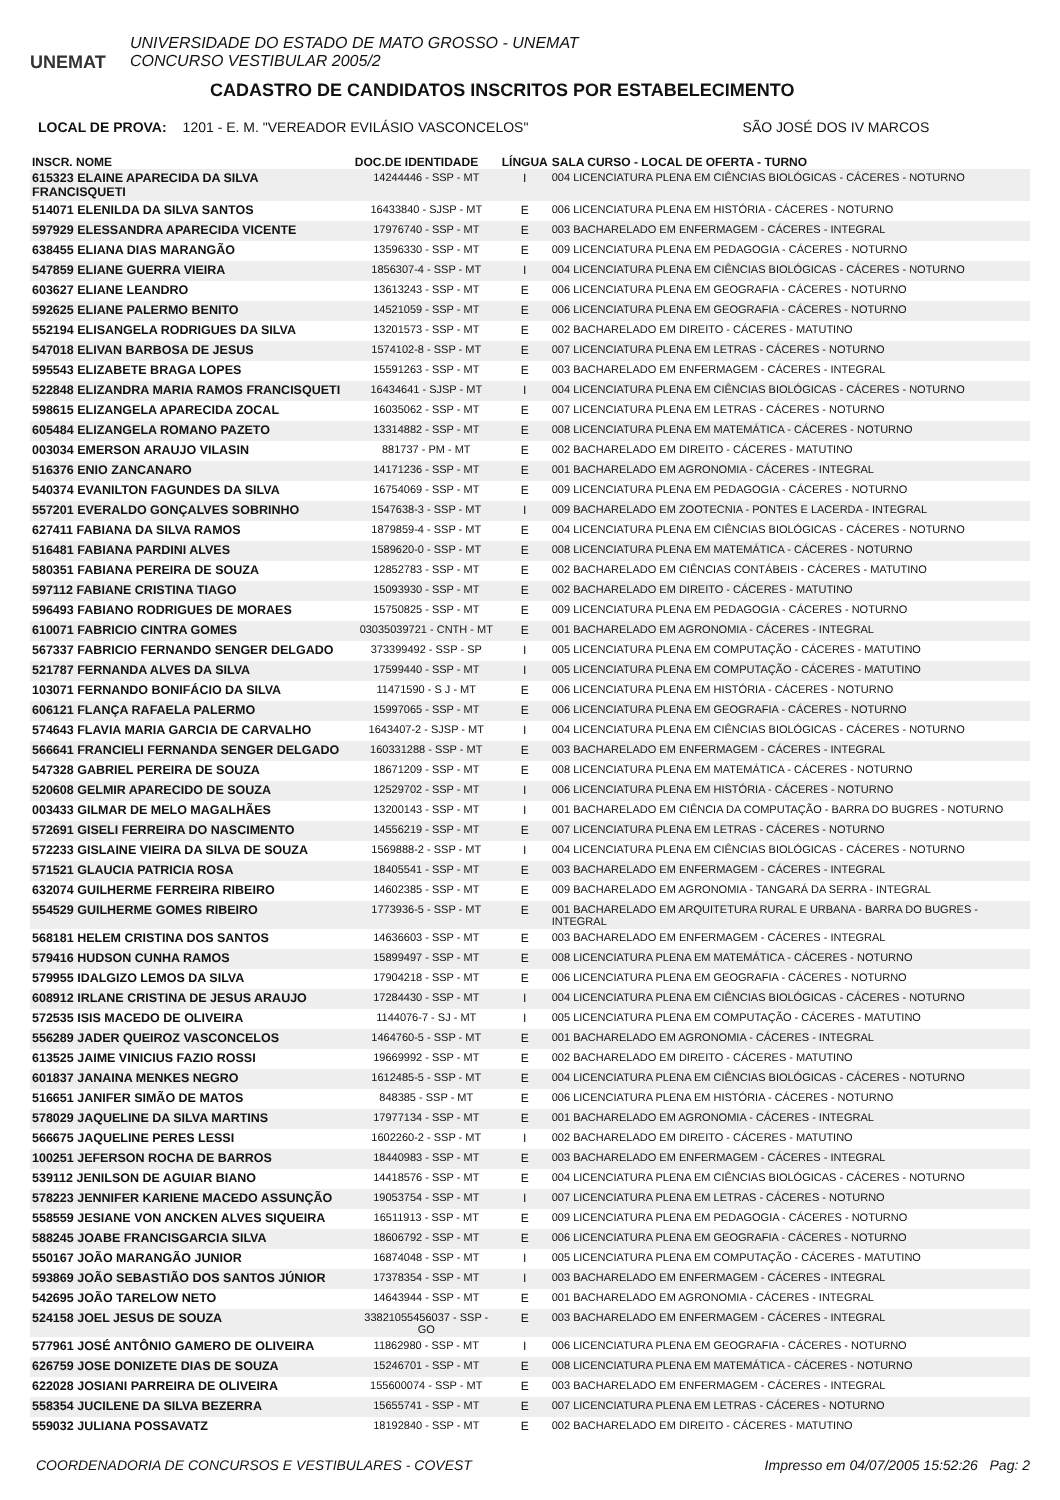UNEMAT
UNIVERSIDADE DO ESTADO DE MATO GROSSO - UNEMAT
CONCURSO VESTIBULAR 2005/2
CADASTRO DE CANDIDATOS INSCRITOS POR ESTABELECIMENTO
LOCAL DE PROVA: 1201 - E. M. "VEREADOR EVILÁSIO VASCONCELOS" SÃO JOSÉ DOS IV MARCOS
| INSCR. NOME | DOC.DE IDENTIDADE | LÍNGUA | SALA CURSO - LOCAL DE OFERTA - TURNO |
| --- | --- | --- | --- |
| 615323 ELAINE APARECIDA DA SILVA FRANCISQUETI | 14244446 - SSP - MT | I | 004 LICENCIATURA PLENA EM CIÊNCIAS BIOLÓGICAS - CÁCERES - NOTURNO |
| 514071 ELENILDA DA SILVA SANTOS | 16433840 - SJSP - MT | E | 006 LICENCIATURA PLENA EM HISTÓRIA - CÁCERES - NOTURNO |
| 597929 ELESSANDRA APARECIDA VICENTE | 17976740 - SSP - MT | E | 003 BACHARELADO EM ENFERMAGEM - CÁCERES - INTEGRAL |
| 638455 ELIANA DIAS MARANGÃO | 13596330 - SSP - MT | E | 009 LICENCIATURA PLENA EM PEDAGOGIA - CÁCERES - NOTURNO |
| 547859 ELIANE GUERRA VIEIRA | 1856307-4 - SSP - MT | I | 004 LICENCIATURA PLENA EM CIÊNCIAS BIOLÓGICAS - CÁCERES - NOTURNO |
| 603627 ELIANE LEANDRO | 13613243 - SSP - MT | E | 006 LICENCIATURA PLENA EM GEOGRAFIA - CÁCERES - NOTURNO |
| 592625 ELIANE PALERMO BENITO | 14521059 - SSP - MT | E | 006 LICENCIATURA PLENA EM GEOGRAFIA - CÁCERES - NOTURNO |
| 552194 ELISANGELA RODRIGUES DA SILVA | 13201573 - SSP - MT | E | 002 BACHARELADO EM DIREITO - CÁCERES - MATUTINO |
| 547018 ELIVAN BARBOSA DE JESUS | 1574102-8 - SSP - MT | E | 007 LICENCIATURA PLENA EM LETRAS - CÁCERES - NOTURNO |
| 595543 ELIZABETE BRAGA LOPES | 15591263 - SSP - MT | E | 003 BACHARELADO EM ENFERMAGEM - CÁCERES - INTEGRAL |
| 522848 ELIZANDRA MARIA RAMOS FRANCISQUETI | 16434641 - SJSP - MT | I | 004 LICENCIATURA PLENA EM CIÊNCIAS BIOLÓGICAS - CÁCERES - NOTURNO |
| 598615 ELIZANGELA APARECIDA ZOCAL | 16035062 - SSP - MT | E | 007 LICENCIATURA PLENA EM LETRAS - CÁCERES - NOTURNO |
| 605484 ELIZANGELA ROMANO PAZETO | 13314882 - SSP - MT | E | 008 LICENCIATURA PLENA EM MATEMÁTICA - CÁCERES - NOTURNO |
| 003034 EMERSON ARAUJO VILASIN | 881737 - PM - MT | E | 002 BACHARELADO EM DIREITO - CÁCERES - MATUTINO |
| 516376 ENIO ZANCANARO | 14171236 - SSP - MT | E | 001 BACHARELADO EM AGRONOMIA - CÁCERES - INTEGRAL |
| 540374 EVANILTON FAGUNDES DA SILVA | 16754069 - SSP - MT | E | 009 LICENCIATURA PLENA EM PEDAGOGIA - CÁCERES - NOTURNO |
| 557201 EVERALDO GONÇALVES SOBRINHO | 1547638-3 - SSP - MT | I | 009 BACHARELADO EM ZOOTECNIA - PONTES E LACERDA - INTEGRAL |
| 627411 FABIANA DA SILVA RAMOS | 1879859-4 - SSP - MT | E | 004 LICENCIATURA PLENA EM CIÊNCIAS BIOLÓGICAS - CÁCERES - NOTURNO |
| 516481 FABIANA PARDINI ALVES | 1589620-0 - SSP - MT | E | 008 LICENCIATURA PLENA EM MATEMÁTICA - CÁCERES - NOTURNO |
| 580351 FABIANA PEREIRA DE SOUZA | 12852783 - SSP - MT | E | 002 BACHARELADO EM CIÊNCIAS CONTÁBEIS - CÁCERES - MATUTINO |
| 597112 FABIANE CRISTINA TIAGO | 15093930 - SSP - MT | E | 002 BACHARELADO EM DIREITO - CÁCERES - MATUTINO |
| 596493 FABIANO RODRIGUES DE MORAES | 15750825 - SSP - MT | E | 009 LICENCIATURA PLENA EM PEDAGOGIA - CÁCERES - NOTURNO |
| 610071 FABRICIO CINTRA GOMES | 03035039721 - CNTH - MT | E | 001 BACHARELADO EM AGRONOMIA - CÁCERES - INTEGRAL |
| 567337 FABRICIO FERNANDO SENGER DELGADO | 373399492 - SSP - SP | I | 005 LICENCIATURA PLENA EM COMPUTAÇÃO - CÁCERES - MATUTINO |
| 521787 FERNANDA ALVES DA SILVA | 17599440 - SSP - MT | I | 005 LICENCIATURA PLENA EM COMPUTAÇÃO - CÁCERES - MATUTINO |
| 103071 FERNANDO BONIFÁCIO DA SILVA | 11471590 - S J - MT | E | 006 LICENCIATURA PLENA EM HISTÓRIA - CÁCERES - NOTURNO |
| 606121 FLANÇA RAFAELA PALERMO | 15997065 - SSP - MT | E | 006 LICENCIATURA PLENA EM GEOGRAFIA - CÁCERES - NOTURNO |
| 574643 FLAVIA MARIA GARCIA DE CARVALHO | 1643407-2 - SJSP - MT | I | 004 LICENCIATURA PLENA EM CIÊNCIAS BIOLÓGICAS - CÁCERES - NOTURNO |
| 566641 FRANCIELI FERNANDA SENGER DELGADO | 160331288 - SSP - MT | E | 003 BACHARELADO EM ENFERMAGEM - CÁCERES - INTEGRAL |
| 547328 GABRIEL PEREIRA DE SOUZA | 18671209 - SSP - MT | E | 008 LICENCIATURA PLENA EM MATEMÁTICA - CÁCERES - NOTURNO |
| 520608 GELMIR APARECIDO DE SOUZA | 12529702 - SSP - MT | I | 006 LICENCIATURA PLENA EM HISTÓRIA - CÁCERES - NOTURNO |
| 003433 GILMAR DE MELO MAGALHÃES | 13200143 - SSP - MT | I | 001 BACHARELADO EM CIÊNCIA DA COMPUTAÇÃO - BARRA DO BUGRES - NOTURNO |
| 572691 GISELI FERREIRA DO NASCIMENTO | 14556219 - SSP - MT | E | 007 LICENCIATURA PLENA EM LETRAS - CÁCERES - NOTURNO |
| 572233 GISLAINE VIEIRA DA SILVA DE SOUZA | 1569888-2 - SSP - MT | I | 004 LICENCIATURA PLENA EM CIÊNCIAS BIOLÓGICAS - CÁCERES - NOTURNO |
| 571521 GLAUCIA PATRICIA ROSA | 18405541 - SSP - MT | E | 003 BACHARELADO EM ENFERMAGEM - CÁCERES - INTEGRAL |
| 632074 GUILHERME FERREIRA RIBEIRO | 14602385 - SSP - MT | E | 009 BACHARELADO EM AGRONOMIA - TANGARÁ DA SERRA - INTEGRAL |
| 554529 GUILHERME GOMES RIBEIRO | 1773936-5 - SSP - MT | E | 001 BACHARELADO EM ARQUITETURA RURAL E URBANA - BARRA DO BUGRES - INTEGRAL |
| 568181 HELEM CRISTINA DOS SANTOS | 14636603 - SSP - MT | E | 003 BACHARELADO EM ENFERMAGEM - CÁCERES - INTEGRAL |
| 579416 HUDSON CUNHA RAMOS | 15899497 - SSP - MT | E | 008 LICENCIATURA PLENA EM MATEMÁTICA - CÁCERES - NOTURNO |
| 579955 IDALGIZO LEMOS DA SILVA | 17904218 - SSP - MT | E | 006 LICENCIATURA PLENA EM GEOGRAFIA - CÁCERES - NOTURNO |
| 608912 IRLANE CRISTINA DE JESUS ARAUJO | 17284430 - SSP - MT | I | 004 LICENCIATURA PLENA EM CIÊNCIAS BIOLÓGICAS - CÁCERES - NOTURNO |
| 572535 ISIS MACEDO DE OLIVEIRA | 1144076-7 - SJ - MT | I | 005 LICENCIATURA PLENA EM COMPUTAÇÃO - CÁCERES - MATUTINO |
| 556289 JADER QUEIROZ VASCONCELOS | 1464760-5 - SSP - MT | E | 001 BACHARELADO EM AGRONOMIA - CÁCERES - INTEGRAL |
| 613525 JAIME VINICIUS FAZIO ROSSI | 19669992 - SSP - MT | E | 002 BACHARELADO EM DIREITO - CÁCERES - MATUTINO |
| 601837 JANAINA MENKES NEGRO | 1612485-5 - SSP - MT | E | 004 LICENCIATURA PLENA EM CIÊNCIAS BIOLÓGICAS - CÁCERES - NOTURNO |
| 516651 JANIFER SIMÃO DE MATOS | 848385 - SSP - MT | E | 006 LICENCIATURA PLENA EM HISTÓRIA - CÁCERES - NOTURNO |
| 578029 JAQUELINE DA SILVA MARTINS | 17977134 - SSP - MT | E | 001 BACHARELADO EM AGRONOMIA - CÁCERES - INTEGRAL |
| 566675 JAQUELINE PERES LESSI | 1602260-2 - SSP - MT | I | 002 BACHARELADO EM DIREITO - CÁCERES - MATUTINO |
| 100251 JEFERSON ROCHA DE BARROS | 18440983 - SSP - MT | E | 003 BACHARELADO EM ENFERMAGEM - CÁCERES - INTEGRAL |
| 539112 JENILSON DE AGUIAR BIANO | 14418576 - SSP - MT | E | 004 LICENCIATURA PLENA EM CIÊNCIAS BIOLÓGICAS - CÁCERES - NOTURNO |
| 578223 JENNIFER KARIENE MACEDO ASSUNÇÃO | 19053754 - SSP - MT | I | 007 LICENCIATURA PLENA EM LETRAS - CÁCERES - NOTURNO |
| 558559 JESIANE VON ANCKEN ALVES SIQUEIRA | 16511913 - SSP - MT | E | 009 LICENCIATURA PLENA EM PEDAGOGIA - CÁCERES - NOTURNO |
| 588245 JOABE FRANCISGARCIA SILVA | 18606792 - SSP - MT | E | 006 LICENCIATURA PLENA EM GEOGRAFIA - CÁCERES - NOTURNO |
| 550167 JOÃO MARANGÃO JUNIOR | 16874048 - SSP - MT | I | 005 LICENCIATURA PLENA EM COMPUTAÇÃO - CÁCERES - MATUTINO |
| 593869 JOÃO SEBASTIÃO DOS SANTOS JÚNIOR | 17378354 - SSP - MT | I | 003 BACHARELADO EM ENFERMAGEM - CÁCERES - INTEGRAL |
| 542695 JOÃO TARELOW NETO | 14643944 - SSP - MT | E | 001 BACHARELADO EM AGRONOMIA - CÁCERES - INTEGRAL |
| 524158 JOEL JESUS DE SOUZA | 33821055456037 - SSP - GO | E | 003 BACHARELADO EM ENFERMAGEM - CÁCERES - INTEGRAL |
| 577961 JOSÉ ANTÔNIO GAMERO DE OLIVEIRA | 11862980 - SSP - MT | I | 006 LICENCIATURA PLENA EM GEOGRAFIA - CÁCERES - NOTURNO |
| 626759 JOSE DONIZETE DIAS DE SOUZA | 15246701 - SSP - MT | E | 008 LICENCIATURA PLENA EM MATEMÁTICA - CÁCERES - NOTURNO |
| 622028 JOSIANI PARREIRA DE OLIVEIRA | 155600074 - SSP - MT | E | 003 BACHARELADO EM ENFERMAGEM - CÁCERES - INTEGRAL |
| 558354 JUCILENE DA SILVA BEZERRA | 15655741 - SSP - MT | E | 007 LICENCIATURA PLENA EM LETRAS - CÁCERES - NOTURNO |
| 559032 JULIANA POSSAVATZ | 18192840 - SSP - MT | E | 002 BACHARELADO EM DIREITO - CÁCERES - MATUTINO |
COORDENADORIA DE CONCURSOS E VESTIBULARES - COVEST Impresso em 04/07/2005 15:52:26 Pag: 2